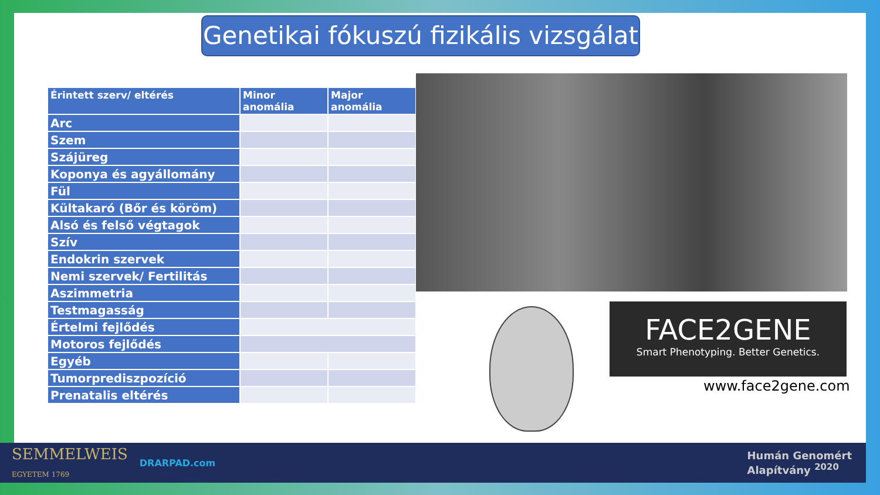Genetikai fókuszú fizikális vizsgálat
| Érintett szerv/ eltérés | Minor anomália | Major anomália |
| --- | --- | --- |
| Arc | | |
| Szem | | |
| Szájüreg | | |
| Koponya és agyállomány | | |
| Fül | | |
| Kültakaró (Bőr és köröm) | | |
| Alsó és felső végtagok | | |
| Szív | | |
| Endokrin szervek | | |
| Nemi szervek/ Fertilitás | | |
| Aszimmetria | | |
| Testmagasság | | |
| Értelmi fejlődés | | |
| Motoros fejlődés | | |
| Egyéb | | |
| Tumorprediszpozíció | | |
| Prenatalis eltérés | | |
FACE2GENE
Smart Phenotyping. Better Genetics.
www.face2gene.com
SEMMELWEIS
EGYETEM 1769
DRARPAD.com
Humán Genomért
Alapítvány <sup>2020</sup>